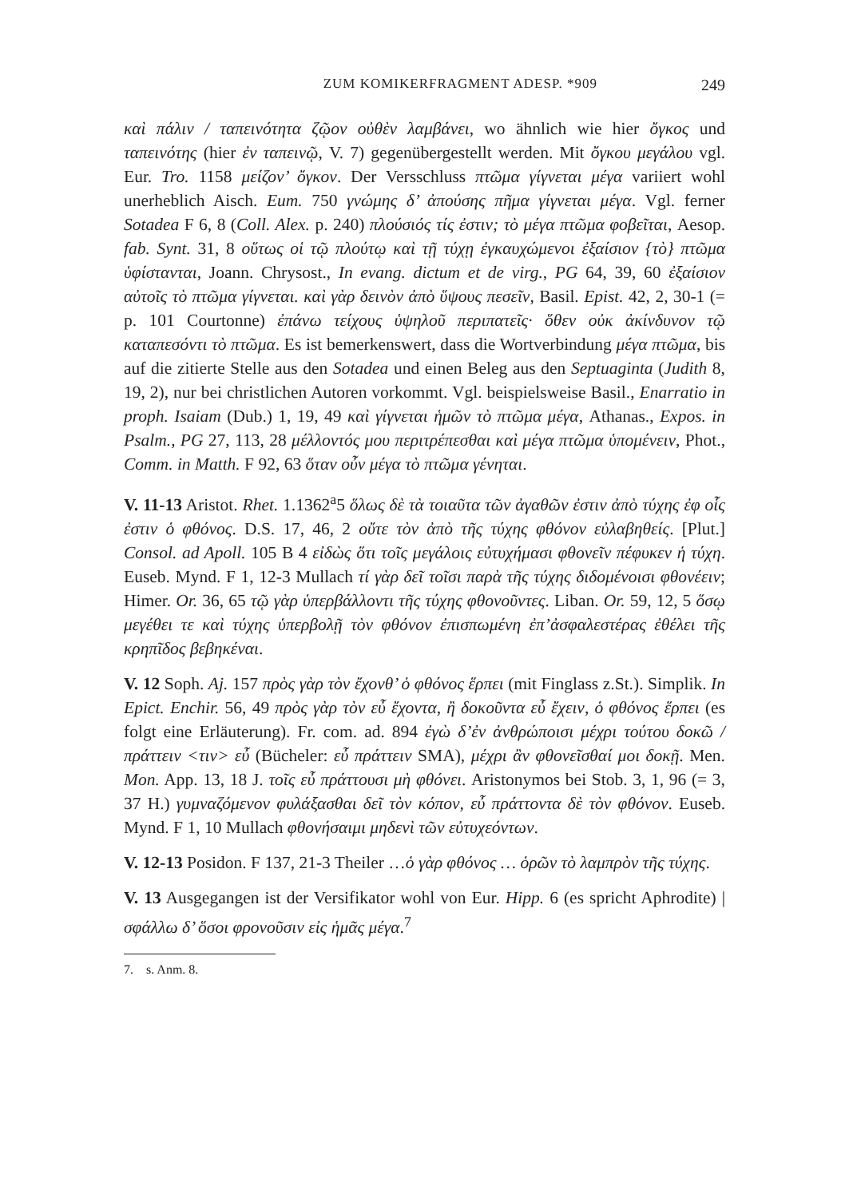ZUM KOMIKERFRAGMENT ADESP. *909 249
καὶ πάλιν / ταπεινότητα ζῷον οὐθὲν λαμβάνει, wo ähnlich wie hier ὄγκος und ταπεινότης (hier ἐν ταπεινῷ, V. 7) gegenübergestellt werden. Mit ὄγκου μεγάλου vgl. Eur. Tro. 1158 μείζον’ ὄγκον. Der Versschluss πτῶμα γίγνεται μέγα variiert wohl unerheblich Aisch. Eum. 750 γνώμης δ’ ἀπούσης πῆμα γίγνεται μέγα. Vgl. ferner Sotadea F 6, 8 (Coll. Alex. p. 240) πλούσιός τίς ἐστιν; τὸ μέγα πτῶμα φοβεῖται, Aesop. fab. Synt. 31, 8 οὕτως οἱ τῷ πλούτῳ καὶ τῇ τύχῃ ἐγκαυχώμενοι ἐξαίσιον {τὸ} πτῶμα ὑφίστανται, Joann. Chrysost., In evang. dictum et de virg., PG 64, 39, 60 ἐξαίσιον αὐτοῖς τὸ πτῶμα γίγνεται. καὶ γὰρ δεινὸν ἀπὸ ὕψους πεσεῖν, Basil. Epist. 42, 2, 30-1 (= p. 101 Courtonne) ἐπάνω τείχους ὑψηλοῦ περιπατεῖς· ὅθεν οὐκ ἀκίνδυνον τῷ καταπεσόντι τὸ πτῶμα. Es ist bemerkenswert, dass die Wortverbindung μέγα πτῶμα, bis auf die zitierte Stelle aus den Sotadea und einen Beleg aus den Septuaginta (Judith 8, 19, 2), nur bei christlichen Autoren vorkommt. Vgl. beispielsweise Basil., Enarratio in proph. Isaiam (Dub.) 1, 19, 49 καὶ γίγνεται ἡμῶν τὸ πτῶμα μέγα, Athanas., Expos. in Psalm., PG 27, 113, 28 μέλλοντός μου περιτρέπεσθαι καὶ μέγα πτῶμα ὑπομένειν, Phot., Comm. in Matth. F 92, 63 ὅταν οὖν μέγα τὸ πτῶμα γένηται.
V. 11-13 Aristot. Rhet. 1.1362<sup>a</sup>5 ὅλως δὲ τὰ τοιαῦτα τῶν ἀγαθῶν ἐστιν ἀπὸ τύχης ἐφ οἷς ἐστιν ὁ φθόνος. D.S. 17, 46, 2 οὔτε τὸν ἀπὸ τῆς τύχης φθόνον εὐλαβηθείς. [Plut.] Consol. ad Apoll. 105 B 4 εἰδὼς ὅτι τοῖς μεγάλοις εὐτυχήμασι φθονεῖν πέφυκεν ἡ τύχη. Euseb. Mynd. F 1, 12-3 Mullach τί γὰρ δεῖ τοῖσι παρὰ τῆς τύχης διδομένοισι φθονέειν; Himer. Or. 36, 65 τῷ γὰρ ὑπερβάλλοντι τῆς τύχης φθονοῦντες. Liban. Or. 59, 12, 5 ὅσῳ μεγέθει τε καὶ τύχης ὑπερβολῇ τὸν φθόνον ἐπισπωμένη ἐπ’ἀσφαλεστέρας ἐθέλει τῆς κρηπῖδος βεβηκέναι.
V. 12 Soph. Aj. 157 πρὸς γὰρ τὸν ἔχονθ’ ὁ φθόνος ἕρπει (mit Finglass z.St.). Simplik. In Epict. Enchir. 56, 49 πρὸς γὰρ τὸν εὖ ἔχοντα, ἢ δοκοῦντα εὖ ἔχειν, ὁ φθόνος ἕρπει (es folgt eine Erläuterung). Fr. com. ad. 894 ἐγὼ δ’ἐν ἀνθρώποισι μέχρι τούτου δοκῶ / πράττειν <τιν> εὖ (Bücheler: εὖ πράττειν SMA), μέχρι ἂν φθονεῖσθαί μοι δοκῇ. Men. Mon. App. 13, 18 J. τοῖς εὖ πράττουσι μὴ φθόνει. Aristonymos bei Stob. 3, 1, 96 (= 3, 37 H.) γυμναζόμενον φυλάξασθαι δεῖ τὸν κόπον, εὖ πράττοντα δὲ τὸν φθόνον. Euseb. Mynd. F 1, 10 Mullach φθονήσαιμι μηδενὶ τῶν εὐτυχεόντων.
V. 12-13 Posidon. F 137, 21-3 Theiler …ὁ γὰρ φθόνος … ὁρῶν τὸ λαμπρὸν τῆς τύχης.
V. 13 Ausgegangen ist der Versifikator wohl von Eur. Hipp. 6 (es spricht Aphrodite) |σφάλλω δ’ ὅσοι φρονοῦσιν εἰς ἡμᾶς μέγα.<sup>7</sup>
7. s. Anm. 8.